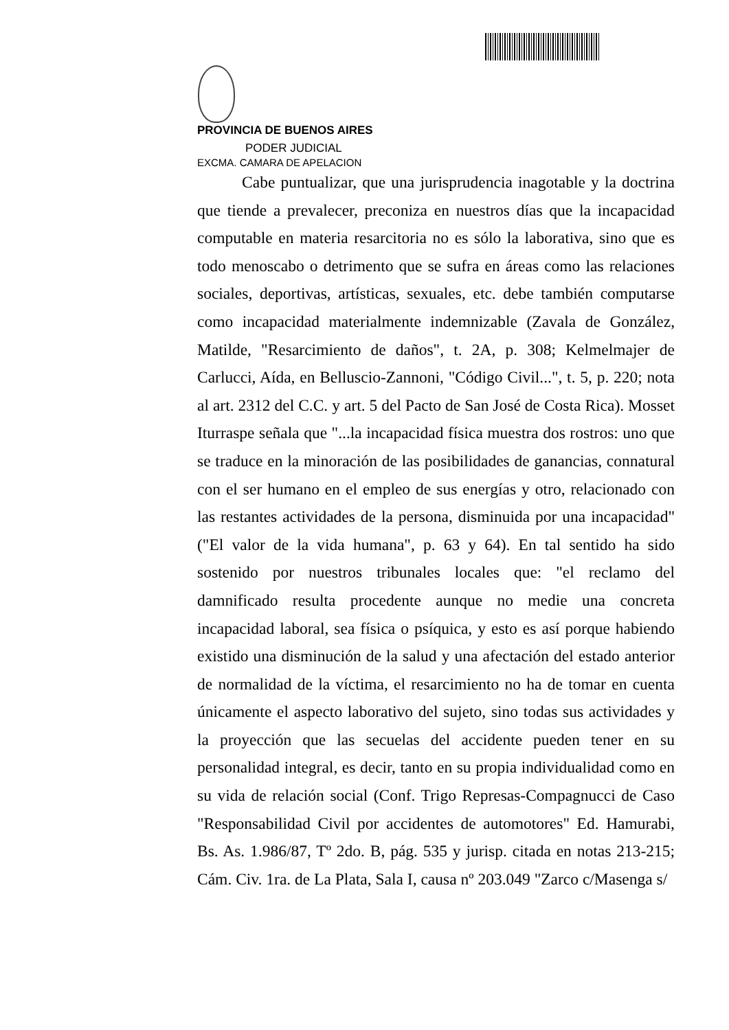PROVINCIA DE BUENOS AIRES
PODER JUDICIAL
EXCMA. CAMARA DE APELACION
Cabe puntualizar, que una jurisprudencia inagotable y la doctrina que tiende a prevalecer, preconiza en nuestros días que la incapacidad computable en materia resarcitoria no es sólo la laborativa, sino que es todo menoscabo o detrimento que se sufra en áreas como las relaciones sociales, deportivas, artísticas, sexuales, etc. debe también computarse como incapacidad materialmente indemnizable (Zavala de González, Matilde, "Resarcimiento de daños", t. 2A, p. 308; Kelmelmajer de Carlucci, Aída, en Belluscio-Zannoni, "Código Civil...", t. 5, p. 220; nota al art. 2312 del C.C. y art. 5 del Pacto de San José de Costa Rica). Mosset Iturraspe señala que "...la incapacidad física muestra dos rostros: uno que se traduce en la minoración de las posibilidades de ganancias, connatural con el ser humano en el empleo de sus energías y otro, relacionado con las restantes actividades de la persona, disminuida por una incapacidad" ("El valor de la vida humana", p. 63 y 64). En tal sentido ha sido sostenido por nuestros tribunales locales que: "el reclamo del damnificado resulta procedente aunque no medie una concreta incapacidad laboral, sea física o psíquica, y esto es así porque habiendo existido una disminución de la salud y una afectación del estado anterior de normalidad de la víctima, el resarcimiento no ha de tomar en cuenta únicamente el aspecto laborativo del sujeto, sino todas sus actividades y la proyección que las secuelas del accidente pueden tener en su personalidad integral, es decir, tanto en su propia individualidad como en su vida de relación social (Conf. Trigo Represas-Compagnucci de Caso "Responsabilidad Civil por accidentes de automotores" Ed. Hamurabi, Bs. As. 1.986/87, Tº 2do. B, pág. 535 y jurisp. citada en notas 213-215; Cám. Civ. 1ra. de La Plata, Sala I, causa nº 203.049 "Zarco c/Masenga s/